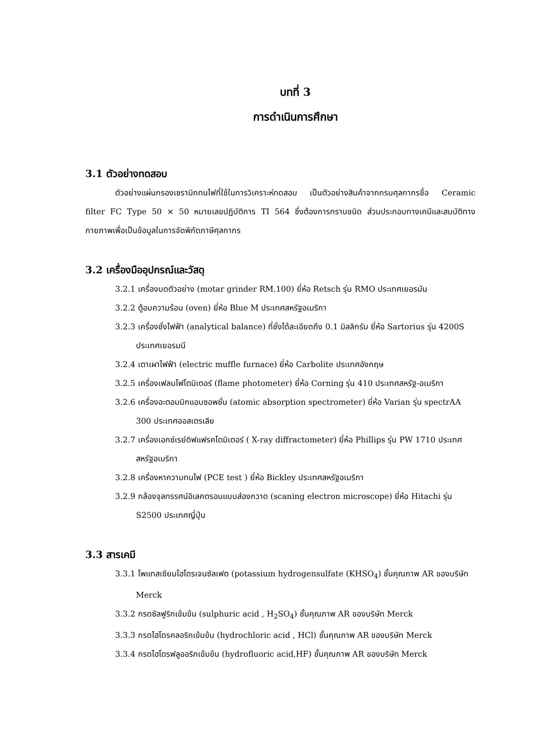บทที่ 3
การดำเนินการศึกษา
3.1 ตัวอย่างทดสอบ
ตัวอย่างแผ่นกรองเซรามิกทนไฟที่ใช้ในการวิเคราะห์ทดสอบ เป็นตัวอย่างสินค้าจากกรมศุลกากรชื่อ Ceramic filter FC Type 50 × 50 หมายเลขปฏิบัติการ TI 564 ซึ่งต้องการทราบชนิด ส่วนประกอบทางเคมีและสมบัติทางกายภาพเพื่อเป็นข้อมูลในการจัดพิกัดภาษีศุลกากร
3.2 เครื่องมืออุปกรณ์และวัสดุ
3.2.1 เครื่องบดตัวอย่าง (motar grinder RM.100) ยี่ห้อ Retsch รุ่น RMO ประเทศเยอรมัน
3.2.2 ตู้อบความร้อน (oven) ยี่ห้อ Blue M ประเทศสหรัฐอเมริกา
3.2.3 เครื่องชั่งไฟฟ้า (analytical balance) ที่ชั่งได้ละเอียดถึง 0.1 มิลลิกรัม ยี่ห้อ Sartorius รุ่น 4200S ประเทศเยอรมนี
3.2.4 เตาเผาไฟฟ้า (electric muffle furnace) ยี่ห้อ Carbolite ประเทศอังกฤษ
3.2.5 เครื่องเฟลมโฟโตมิเตอร์ (flame photometer) ยี่ห้อ Corning รุ่น 410 ประเทศสหรัฐ-อเมริกา
3.2.6 เครื่องอะตอมมิกแอบซอพชั่น (atomic absorption spectrometer) ยี่ห้อ Varian รุ่น spectrAA 300 ประเทศออสเตรเลีย
3.2.7 เครื่องเอกซ์เรย์ดิฟแฟรคโตมิเตอร์ ( X-ray diffractometer) ยี่ห้อ Phillips รุ่น PW 1710 ประเทศสหรัฐอเมริกา
3.2.8 เครื่องหาความทนไฟ (PCE test ) ยี่ห้อ Bickley ประเทศสหรัฐอเมริกา
3.2.9 กล้องจุลทรรศน์อิเลคตรอนแบบส่องกวาด (scaning electron microscope) ยี่ห้อ Hitachi รุ่น S2500 ประเทศญี่ปุ่น
3.3 สารเคมี
3.3.1 โพแทสเซียมไฮโดรเจนซัลเฟต (potassium hydrogensulfate (KHSO<sub>4</sub>) ชั้นคุณภาพ AR ของบริษัท Merck
3.3.2 กรดซัลฟูริกเข้มข้น (sulphuric acid , H<sub>2</sub>SO<sub>4</sub>) ชั้นคุณภาพ AR ของบริษัท Merck
3.3.3 กรดไฮโดรคลอริกเข้มข้น (hydrochloric acid , HCl) ชั้นคุณภาพ AR ของบริษัท Merck
3.3.4 กรดไฮโดรฟลูออริกเข้มข้น (hydrofluoric acid,HF) ชั้นคุณภาพ AR ของบริษัท Merck